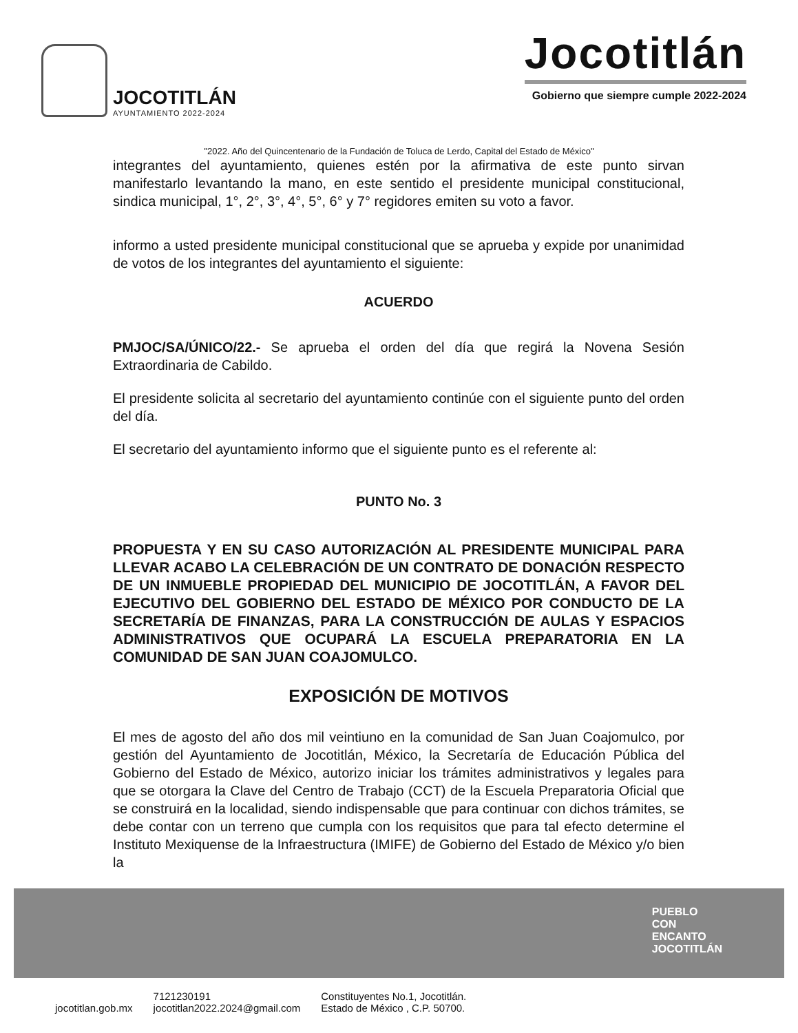JOCOTITLÁN
AYUNTAMIENTO 2022-2024
Jocotitlán
Gobierno que siempre cumple 2022-2024
"2022. Año del Quincentenario de la Fundación de Toluca de Lerdo, Capital del Estado de México"
integrantes del ayuntamiento, quienes estén por la afirmativa de este punto sirvan manifestarlo levantando la mano, en este sentido el presidente municipal constitucional, sindica municipal, 1°, 2°, 3°, 4°, 5°, 6° y 7° regidores emiten su voto a favor.
informo a usted presidente municipal constitucional que se aprueba y expide por unanimidad de votos de los integrantes del ayuntamiento el siguiente:
ACUERDO
PMJOC/SA/ÚNICO/22.- Se aprueba el orden del día que regirá la Novena Sesión Extraordinaria de Cabildo.
El presidente solicita al secretario del ayuntamiento continúe con el siguiente punto del orden del día.
El secretario del ayuntamiento informo que el siguiente punto es el referente al:
PUNTO No. 3
PROPUESTA Y EN SU CASO AUTORIZACIÓN AL PRESIDENTE MUNICIPAL PARA LLEVAR ACABO LA CELEBRACIÓN DE UN CONTRATO DE DONACIÓN RESPECTO DE UN INMUEBLE PROPIEDAD DEL MUNICIPIO DE JOCOTITLÁN, A FAVOR DEL EJECUTIVO DEL GOBIERNO DEL ESTADO DE MÉXICO POR CONDUCTO DE LA SECRETARÍA DE FINANZAS, PARA LA CONSTRUCCIÓN DE AULAS Y ESPACIOS ADMINISTRATIVOS QUE OCUPARÁ LA ESCUELA PREPARATORIA EN LA COMUNIDAD DE SAN JUAN COAJOMULCO.
EXPOSICIÓN DE MOTIVOS
El mes de agosto del año dos mil veintiuno en la comunidad de San Juan Coajomulco, por gestión del Ayuntamiento de Jocotitlán, México, la Secretaría de Educación Pública del Gobierno del Estado de México, autorizo iniciar los trámites administrativos y legales para que se otorgara la Clave del Centro de Trabajo (CCT) de la Escuela Preparatoria Oficial que se construirá en la localidad, siendo indispensable que para continuar con dichos trámites, se debe contar con un terreno que cumpla con los requisitos que para tal efecto determine el Instituto Mexiquense de la Infraestructura (IMIFE) de Gobierno del Estado de México y/o bien la
PUEBLO
CON
ENCANTO
JOCOTITLÁN
jocotitlan.gob.mx 7121230191
jocotitlan2022.2024@gmail.com Constituyentes No.1, Jocotitlán.
Estado de México , C.P. 50700.